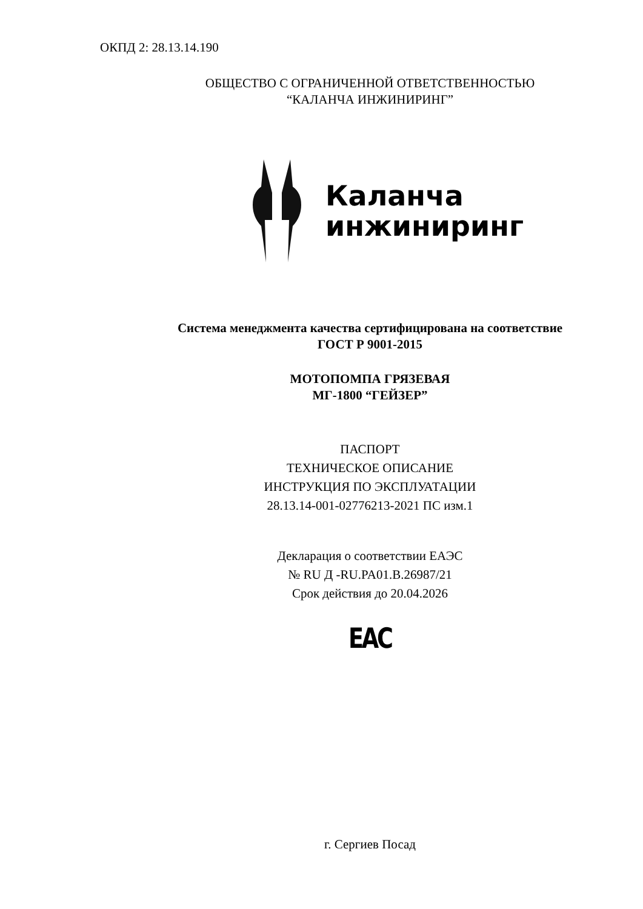ОКПД 2: 28.13.14.190
ОБЩЕСТВО С ОГРАНИЧЕННОЙ ОТВЕТСТВЕННОСТЬЮ
“КАЛАНЧА ИНЖИНИРИНГ”
Каланча
инжиниринг
Система менеджмента качества сертифицирована на соответствие
ГОСТ Р 9001-2015
МОТОПОМПА ГРЯЗЕВАЯ
МГ-1800 “ГЕЙЗЕР”
ПАСПОРТ
ТЕХНИЧЕСКОЕ ОПИСАНИЕ
ИНСТРУКЦИЯ ПО ЭКСПЛУАТАЦИИ
28.13.14-001-02776213-2021 ПС изм.1
Декларация о соответствии ЕАЭС
№ RU Д -RU.PA01.В.26987/21
Срок действия до 20.04.2026
ЕАС
г. Сергиев Посад